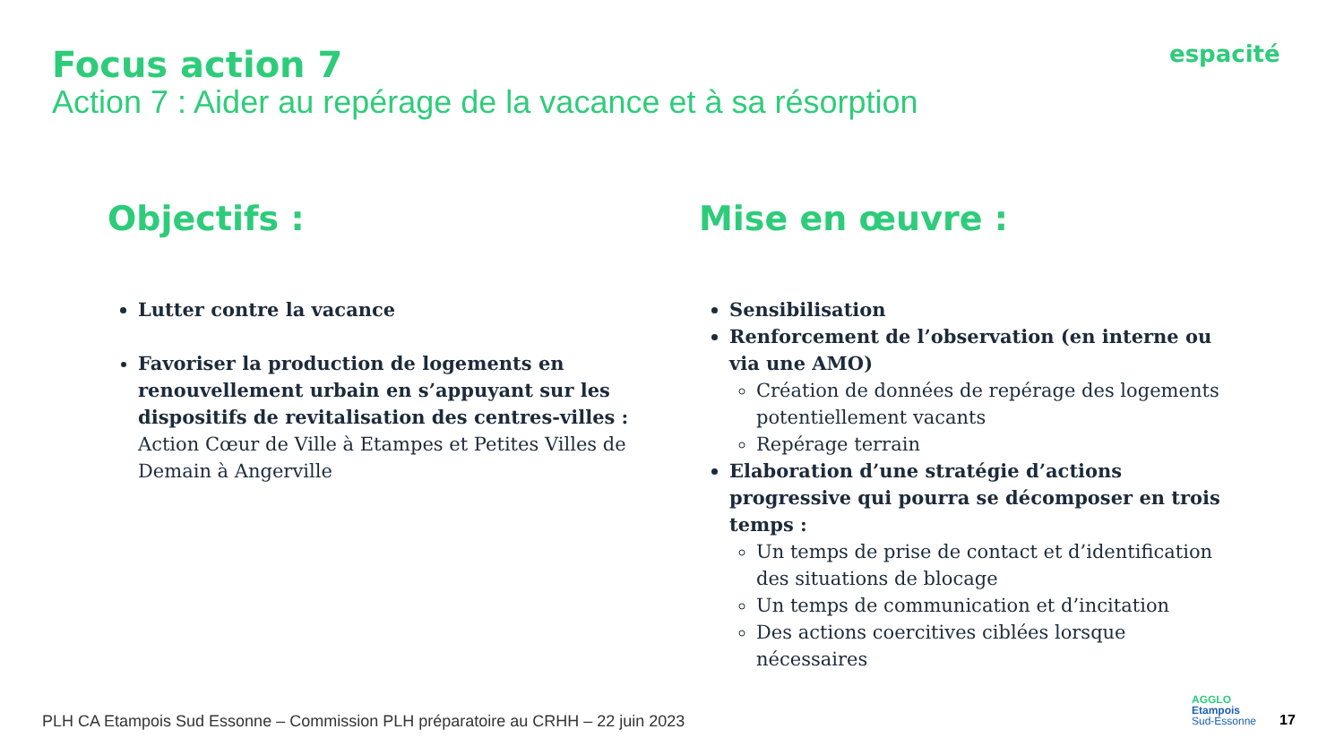Focus action 7
Action 7 : Aider au repérage de la vacance et à sa résorption
espacité
Objectifs :
Lutter contre la vacance
Favoriser la production de logements en renouvellement urbain en s’appuyant sur les dispositifs de revitalisation des centres-villes : Action Cœur de Ville à Etampes et Petites Villes de Demain à Angerville
Mise en œuvre :
Sensibilisation
Renforcement de l’observation (en interne ou via une AMO)
Création de données de repérage des logements potentiellement vacants
Repérage terrain
Elaboration d’une stratégie d’actions progressive qui pourra se décomposer en trois temps :
Un temps de prise de contact et d’identification des situations de blocage
Un temps de communication et d’incitation
Des actions coercitives ciblées lorsque nécessaires
PLH CA Etampois Sud Essonne – Commission PLH préparatoire au CRHH – 22 juin 2023
AGGLO
Etampois
Sud-Essonne
17